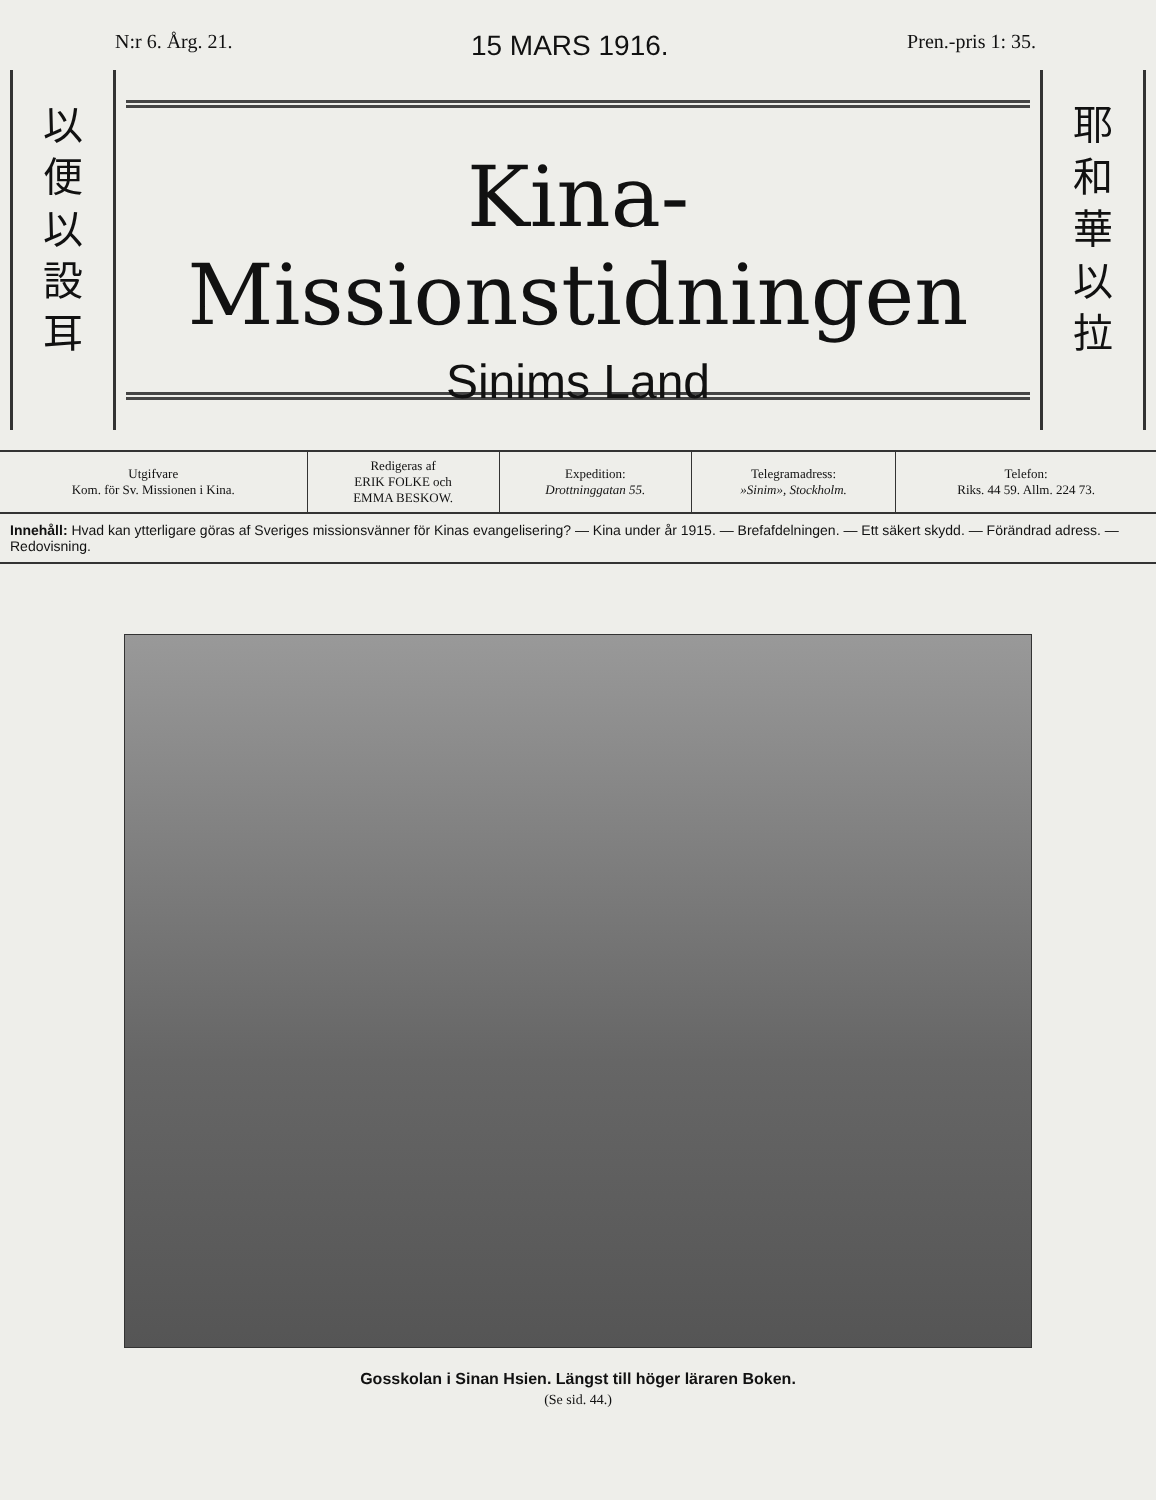N:r 6. Årg. 21. 15 MARS 1916. Pren.-pris 1: 35.
以
便
以
設
耳
Kina-Missionstidningen
Sinims Land
耶
和
華
以
拉
| Utgifvare Kom. för Sv. Missionen i Kina. | Redigeras af ERIK FOLKE och EMMA BESKOW. | Expedition: Drottninggatan 55. | Telegramadress: »Sinim», Stockholm. | Telefon: Riks. 44 59. Allm. 224 73. |
Innehåll: Hvad kan ytterligare göras af Sveriges missionsvänner för Kinas evangelisering? — Kina under år 1915. — Brefafdelningen. — Ett säkert skydd. — Förändrad adress. — Redovisning.
Gosskolan i Sinan Hsien. Längst till höger läraren Boken.
(Se sid. 44.)